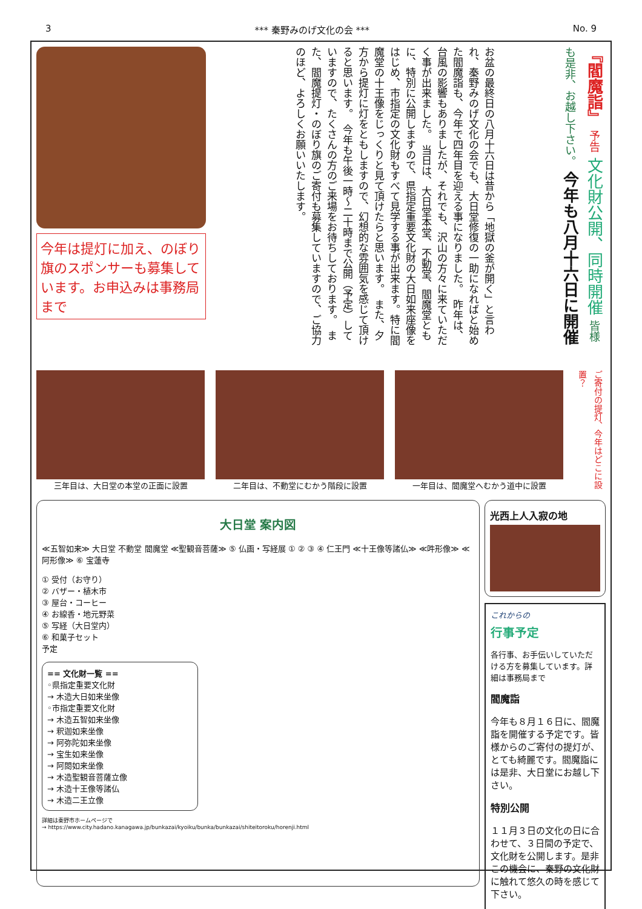3 *** 秦野みのげ文化の会 *** No. 9
今年は提灯に加え、のぼり旗のスポンサーも募集しています。お申込みは事務局まで
お盆の最終日の八月十六日は昔から「地獄の釜が開く」と言われ、秦野みのげ文化の会でも、大日堂修復の一助になればと始めた閻魔詣も、今年で四年目を迎える事になりました。　昨年は、台風の影響もありましたが、それでも、沢山の方々に来ていただく事が出来ました。　当日は、大日堂本堂、不動堂、閻魔堂ともに、特別に公開しますので、県指定重要文化財の大日如来座像をはじめ、市指定の文化財もすべて見学する事が出来ます。特に閻魔堂の十王像をじっくりと見て頂けたらと思います。　また、夕方から提灯に灯をともしますので、幻想的な雰囲気を感じて頂けると思います。　今年も午後一時～二十時まで公開（予定）していますので、たくさんの方のご来場をお待ちしております。　また、閻魔提灯・のぼり旗のご寄付も募集していますので、ご協力のほど、よろしくお願いいたします。
『閻魔詣』 予告 文化財公開、同時開催 皆様も是非、お越し下さい。 今年も八月十六日に開催
三年目は、大日堂の本堂の正面に設置 二年目は、不動堂にむかう階段に設置 一年目は、閻魔堂へむかう道中に設置
ご寄付の提灯、今年はどこに設置？
大日堂 案内図
≪五智如来≫ 大日堂 不動堂 閻魔堂 ≪聖観音菩薩≫ ⑤ 仏画・写経展 ① ② ③ ④ 仁王門 ≪十王像等諸仏≫ ≪吽形像≫ ≪阿形像≫ ⑥ 宝蓮寺
① 受付（お守り）
② バザー・植木市
③ 屋台・コーヒー
④ お線香・地元野菜
⑤ 写経（大日堂内）
⑥ 和菓子セット
予定
== 文化財一覧 ==
◦県指定重要文化財
→ 木造大日如来坐像
◦市指定重要文化財
→ 木造五智如来坐像
→ 釈迦如来坐像
→ 阿弥陀如来坐像
→ 宝生如来坐像
→ 阿閦如来坐像
→ 木造聖観音菩薩立像
→ 木造十王像等諸仏
→ 木造二王立像
詳細は秦野市ホームページで
→ https://www.city.hadano.kanagawa.jp/bunkazai/kyoiku/bunka/bunkazai/shiteitoroku/horenji.html
光西上人入寂の地
これからの
行事予定
各行事、お手伝いしていただける方を募集しています。詳細は事務局まで
閻魔詣
今年も８月１６日に、閻魔詣を開催する予定です。皆様からのご寄付の提灯が、とても綺麗です。閻魔詣には是非、大日堂にお越し下さい。
特別公開
１１月３日の文化の日に合わせて、３日間の予定で、文化財を公開します。是非この機会に、秦野の文化財に触れて悠久の時を感じて下さい。